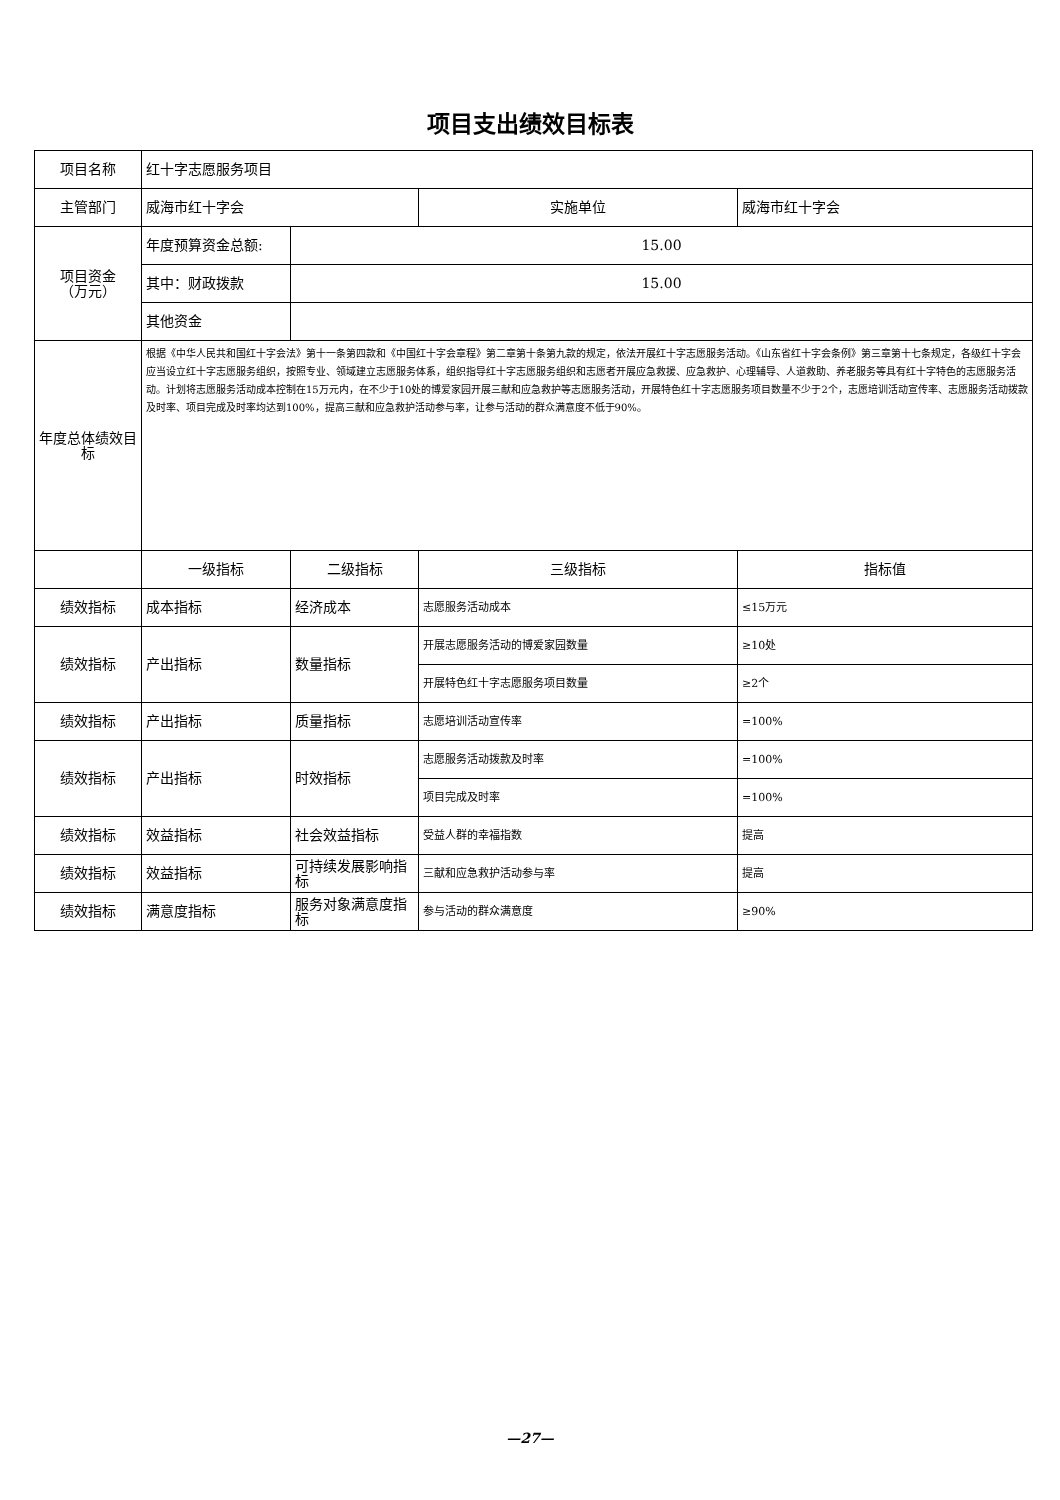项目支出绩效目标表
| 项目名称 | 红十字志愿服务项目 | | | |
| 主管部门 | 威海市红十字会 | | 实施单位 | 威海市红十字会 |
| 项目资金 （万元） | 年度预算资金总额: | 15.00 | | |
| | 其中：财政拨款 | 15.00 | | |
| | 其他资金 | | | |
| 年度总体绩效目标 | 根据《中华人民共和国红十字会法》第十一条第四款和《中国红十字会章程》第二章第十条第九款的规定，依法开展红十字志愿服务活动。《山东省红十字会条例》第三章第十七条规定，各级红十字会应当设立红十字志愿服务组织，按照专业、领域建立志愿服务体系，组织指导红十字志愿服务组织和志愿者开展应急救援、应急救护、心理辅导、人道救助、养老服务等具有红十字特色的志愿服务活动。计划将志愿服务活动成本控制在15万元内，在不少于10处的博爱家园开展三献和应急救护等志愿服务活动，开展特色红十字志愿服务项目数量不少于2个，志愿培训活动宣传率、志愿服务活动拨款及时率、项目完成及时率均达到100%，提高三献和应急救护活动参与率，让参与活动的群众满意度不低于90%。 | | | |
| | 一级指标 | 二级指标 | 三级指标 | 指标值 |
| 绩效指标 | 成本指标 | 经济成本 | 志愿服务活动成本 | ≤15万元 |
| 绩效指标 | 产出指标 | 数量指标 | 开展志愿服务活动的博爱家园数量 | ≥10处 |
| | | | 开展特色红十字志愿服务项目数量 | ≥2个 |
| 绩效指标 | 产出指标 | 质量指标 | 志愿培训活动宣传率 | =100% |
| 绩效指标 | 产出指标 | 时效指标 | 志愿服务活动拨款及时率 | =100% |
| | | | 项目完成及时率 | =100% |
| 绩效指标 | 效益指标 | 社会效益指标 | 受益人群的幸福指数 | 提高 |
| 绩效指标 | 效益指标 | 可持续发展影响指标 | 三献和应急救护活动参与率 | 提高 |
| 绩效指标 | 满意度指标 | 服务对象满意度指标 | 参与活动的群众满意度 | ≥90% |
—27—